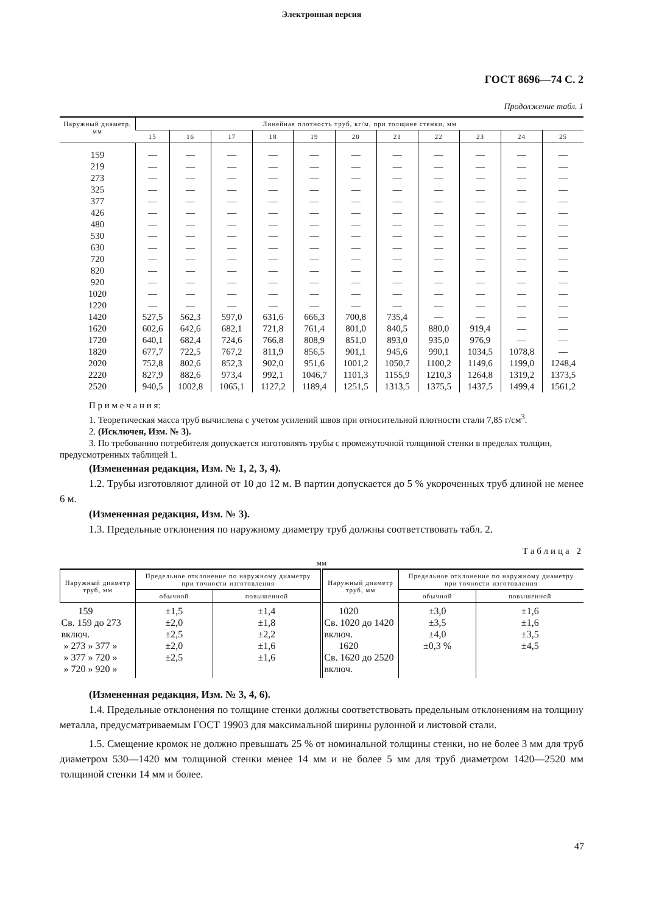Электронная версия
ГОСТ 8696—74 С. 2
Продолжение табл. 1
| Наружный диаметр, мм | Линейная плотность труб, кг/м, при толщине стенки, мм | | | | | | | | | | |
| --- | --- | --- | --- | --- | --- | --- | --- | --- | --- | --- | --- |
| | 15 | 16 | 17 | 18 | 19 | 20 | 21 | 22 | 23 | 24 | 25 |
| 159 | — | — | — | — | — | — | — | — | — | — | — |
| 219 | — | — | — | — | — | — | — | — | — | — | — |
| 273 | — | — | — | — | — | — | — | — | — | — | — |
| 325 | — | — | — | — | — | — | — | — | — | — | — |
| 377 | — | — | — | — | — | — | — | — | — | — | — |
| 426 | — | — | — | — | — | — | — | — | — | — | — |
| 480 | — | — | — | — | — | — | — | — | — | — | — |
| 530 | — | — | — | — | — | — | — | — | — | — | — |
| 630 | — | — | — | — | — | — | — | — | — | — | — |
| 720 | — | — | — | — | — | — | — | — | — | — | — |
| 820 | — | — | — | — | — | — | — | — | — | — | — |
| 920 | — | — | — | — | — | — | — | — | — | — | — |
| 1020 | — | — | — | — | — | — | — | — | — | — | — |
| 1220 | — | — | — | — | — | — | — | — | — | — | — |
| 1420 | 527,5 | 562,3 | 597,0 | 631,6 | 666,3 | 700,8 | 735,4 | — | — | — | — |
| 1620 | 602,6 | 642,6 | 682,1 | 721,8 | 761,4 | 801,0 | 840,5 | 880,0 | 919,4 | — | — |
| 1720 | 640,1 | 682,4 | 724,6 | 766,8 | 808,9 | 851,0 | 893,0 | 935,0 | 976,9 | — | — |
| 1820 | 677,7 | 722,5 | 767,2 | 811,9 | 856,5 | 901,1 | 945,6 | 990,1 | 1034,5 | 1078,8 | — |
| 2020 | 752,8 | 802,6 | 852,3 | 902,0 | 951,6 | 1001,2 | 1050,7 | 1100,2 | 1149,6 | 1199,0 | 1248,4 |
| 2220 | 827,9 | 882,6 | 973,4 | 992,1 | 1046,7 | 1101,3 | 1155,9 | 1210,3 | 1264,8 | 1319,2 | 1373,5 |
| 2520 | 940,5 | 1002,8 | 1065,1 | 1127,2 | 1189,4 | 1251,5 | 1313,5 | 1375,5 | 1437,5 | 1499,4 | 1561,2 |
П р и м е ч а н и я:
1. Теоретическая масса труб вычислена с учетом усилений швов при относительной плотности стали 7,85 г/см<sup>3</sup>.
2. (Исключен, Изм. № 3).
3. По требованию потребителя допускается изготовлять трубы с промежуточной толщиной стенки в пределах толщин, предусмотренных таблицей 1.
(Измененная редакция, Изм. № 1, 2, 3, 4).
1.2. Трубы изготовляют длиной от 10 до 12 м. В партии допускается до 5 % укороченных труб длиной не менее 6 м.
(Измененная редакция, Изм. № 3).
1.3. Предельные отклонения по наружному диаметру труб должны соответствовать табл. 2.
Таблица 2
мм
| Наружный диаметр труб, мм | Предельное отклонение по наружному диаметру при точности изготовления | | Наружный диаметр труб, мм | Предельное отклонение по наружному диаметру при точности изготовления | |
| --- | --- | --- | --- | --- | --- |
| | обычной | повышенной | | обычной | повышенной |
| 159 Св. 159 до 273 включ. » 273 » 377 » » 377 » 720 » » 720 » 920 » | ±1,5 ±2,0 ±2,5 ±2,0 ±2,5 | ±1,4 ±1,8 ±2,2 ±1,6 ±1,6 | 1020 Св. 1020 до 1420 включ. 1620 Св. 1620 до 2520 включ. | ±3,0 ±3,5 ±4,0 ±0,3 % | ±1,6 ±1,6 ±3,5 ±4,5 |
(Измененная редакция, Изм. № 3, 4, 6).
1.4. Предельные отклонения по толщине стенки должны соответствовать предельным отклонениям на толщину металла, предусматриваемым ГОСТ 19903 для максимальной ширины рулонной и листовой стали.
1.5. Смещение кромок не должно превышать 25 % от номинальной толщины стенки, но не более 3 мм для труб диаметром 530—1420 мм толщиной стенки менее 14 мм и не более 5 мм для труб диаметром 1420—2520 мм толщиной стенки 14 мм и более.
47